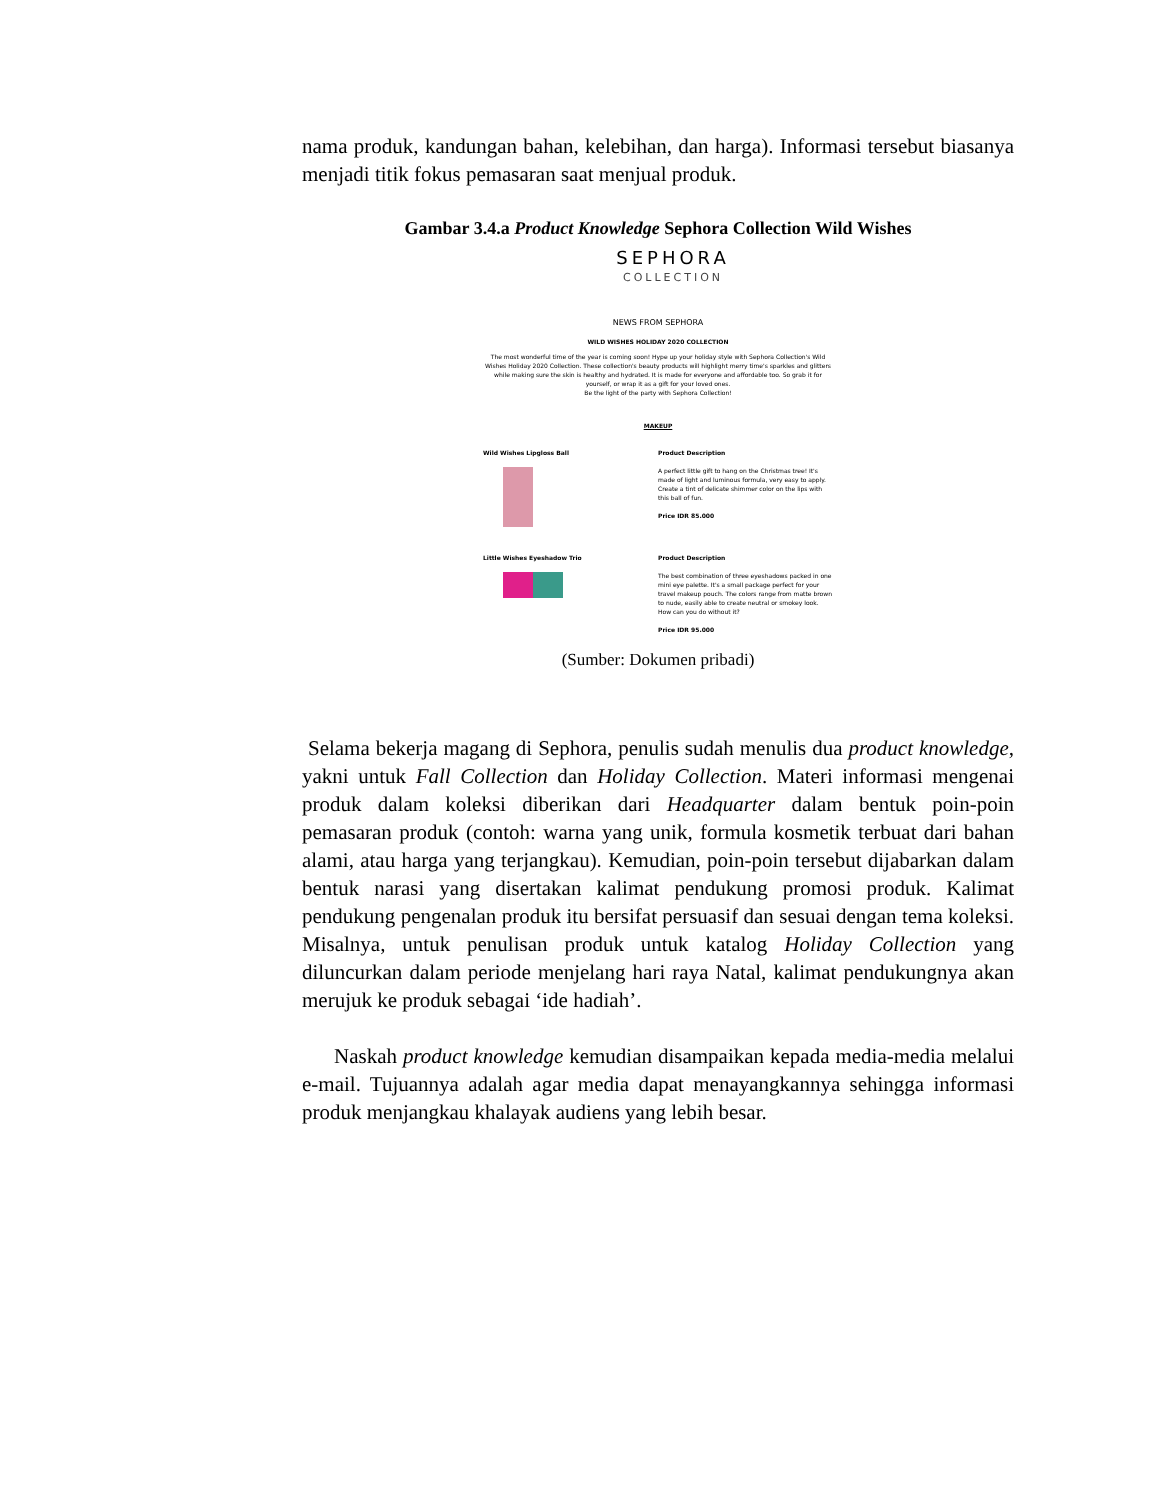nama produk, kandungan bahan, kelebihan, dan harga). Informasi tersebut biasanya menjadi titik fokus pemasaran saat menjual produk.
Gambar 3.4.a Product Knowledge Sephora Collection Wild Wishes
SEPHORA
COLLECTION
NEWS FROM SEPHORA
WILD WISHES HOLIDAY 2020 COLLECTION
The most wonderful time of the year is coming soon! Hype up your holiday style with Sephora Collection's Wild Wishes Holiday 2020 Collection. These collection's beauty products will highlight merry time's sparkles and glitters while making sure the skin is healthy and hydrated. It is made for everyone and affordable too. So grab it for yourself, or wrap it as a gift for your loved ones.
Be the light of the party with Sephora Collection!
MAKEUP
Wild Wishes Lipgloss Ball
Product Description
A perfect little gift to hang on the Christmas tree! It's made of light and luminous formula, very easy to apply. Create a tint of delicate shimmer color on the lips with this ball of fun.
Price IDR 85.000
Little Wishes Eyeshadow Trio
Product Description
The best combination of three eyeshadows packed in one mini eye palette. It's a small package perfect for your travel makeup pouch. The colors range from matte brown to nude, easily able to create neutral or smokey look. How can you do without it?
Price IDR 95.000
(Sumber: Dokumen pribadi)
Selama bekerja magang di Sephora, penulis sudah menulis dua product knowledge, yakni untuk Fall Collection dan Holiday Collection. Materi informasi mengenai produk dalam koleksi diberikan dari Headquarter dalam bentuk poin-poin pemasaran produk (contoh: warna yang unik, formula kosmetik terbuat dari bahan alami, atau harga yang terjangkau). Kemudian, poin-poin tersebut dijabarkan dalam bentuk narasi yang disertakan kalimat pendukung promosi produk. Kalimat pendukung pengenalan produk itu bersifat persuasif dan sesuai dengan tema koleksi. Misalnya, untuk penulisan produk untuk katalog Holiday Collection yang diluncurkan dalam periode menjelang hari raya Natal, kalimat pendukungnya akan merujuk ke produk sebagai ‘ide hadiah’.
Naskah product knowledge kemudian disampaikan kepada media-media melalui e-mail. Tujuannya adalah agar media dapat menayangkannya sehingga informasi produk menjangkau khalayak audiens yang lebih besar.